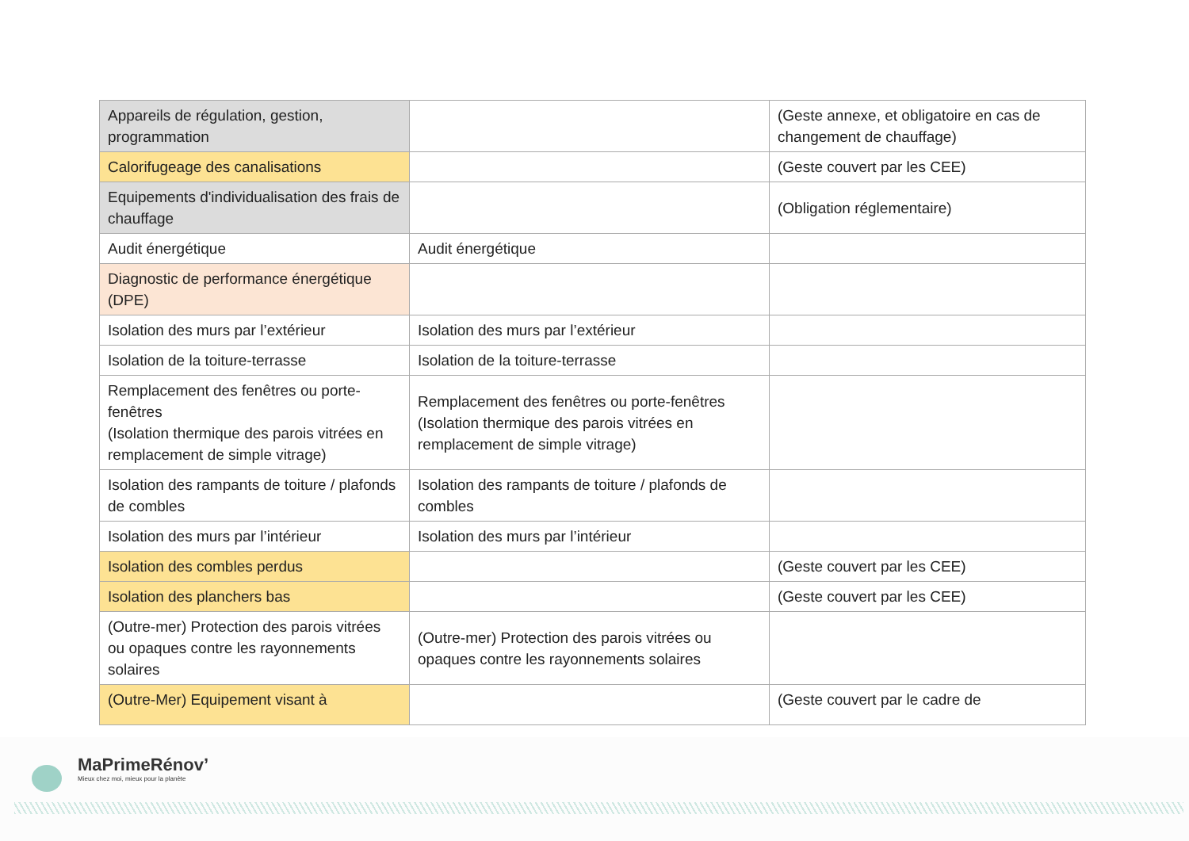| Appareils de régulation, gestion, programmation | | (Geste annexe, et obligatoire en cas de changement de chauffage) |
| Calorifugeage des canalisations | | (Geste couvert par les CEE) |
| Equipements d'individualisation des frais de chauffage | | (Obligation réglementaire) |
| Audit énergétique | Audit énergétique | |
| Diagnostic de performance énergétique (DPE) | | |
| Isolation des murs par l’extérieur | Isolation des murs par l’extérieur | |
| Isolation de la toiture-terrasse | Isolation de la toiture-terrasse | |
| Remplacement des fenêtres ou porte-fenêtres (Isolation thermique des parois vitrées en remplacement de simple vitrage) | Remplacement des fenêtres ou porte-fenêtres (Isolation thermique des parois vitrées en remplacement de simple vitrage) | |
| Isolation des rampants de toiture / plafonds de combles | Isolation des rampants de toiture / plafonds de combles | |
| Isolation des murs par l’intérieur | Isolation des murs par l’intérieur | |
| Isolation des combles perdus | | (Geste couvert par les CEE) |
| Isolation des planchers bas | | (Geste couvert par les CEE) |
| (Outre-mer) Protection des parois vitrées ou opaques contre les rayonnements solaires | (Outre-mer) Protection des parois vitrées ou opaques contre les rayonnements solaires | |
| (Outre-Mer) Equipement visant à | | (Geste couvert par le cadre de |
MaPrimeRénov’
Mieux chez moi, mieux pour la planète